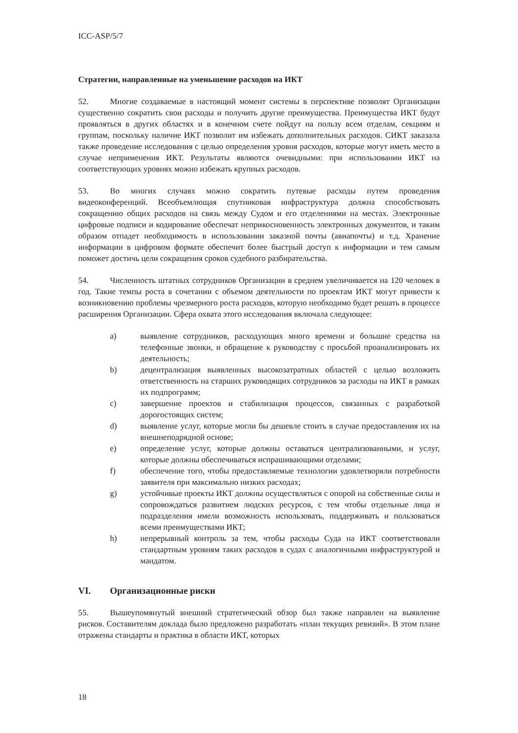ICC-ASP/5/7
Стратегии, направленные на уменьшение расходов на ИКТ
52. Многие создаваемые в настоящий момент системы в перспективе позволят Организации существенно сократить свои расходы и получить другие преимущества. Преимущества ИКТ будут проявляться в других областях и в конечном счете пойдут на пользу всем отделам, секциям и группам, поскольку наличие ИКТ позволит им избежать дополнительных расходов. СИКТ заказала также проведение исследования с целью определения уровня расходов, которые могут иметь место в случае неприменения ИКТ. Результаты являются очевидными: при использовании ИКТ на соответствующих уровнях можно избежать крупных расходов.
53. Во многих случаях можно сократить путевые расходы путем проведения видеоконференций. Всеобъемлющая спутниковая инфраструктура должна способствовать сокращению общих расходов на связь между Судом и его отделениями на местах. Электронные цифровые подписи и кодирование обеспечат неприкосновенность электронных документов, и таким образом отпадет необходимость в использовании заказной почты (авиапочты) и т.д. Хранение информации в цифровом формате обеспечит более быстрый доступ к информации и тем самым поможет достичь цели сокращения сроков судебного разбирательства.
54. Численность штатных сотрудников Организации в среднем увеличивается на 120 человек в год. Такие темпы роста в сочетании с объемом деятельности по проектам ИКТ могут привести к возникновению проблемы чрезмерного роста расходов, которую необходимо будет решать в процессе расширения Организации. Сфера охвата этого исследования включала следующее:
a) выявление сотрудников, расходующих много времени и большие средства на телефонные звонки, и обращение к руководству с просьбой проанализировать их деятельность;
b) децентрализация выявленных высокозатратных областей с целью возложить ответственность на старших руководящих сотрудников за расходы на ИКТ в рамках их подпрограмм;
c) завершение проектов и стабилизация процессов, связанных с разработкой дорогостоящих систем;
d) выявление услуг, которые могли бы дешевле стоить в случае предоставления их на внешнеподрядной основе;
e) определение услуг, которые должны оставаться централизованными, и услуг, которые должны обеспечиваться испрашивающими отделами;
f) обеспечение того, чтобы предоставляемые технологии удовлетворяли потребности заявителя при максимально низких расходах;
g) устойчивые проекты ИКТ должны осуществляться с опорой на собственные силы и сопровождаться развитием людских ресурсов, с тем чтобы отдельные лица и подразделения имели возможность использовать, поддерживать и пользоваться всеми преимуществами ИКТ;
h) непрерывный контроль за тем, чтобы расходы Суда на ИКТ соответствовали стандартным уровням таких расходов в судах с аналогичными инфраструктурой и мандатом.
VI. Организационные риски
55. Вышеупомянутый внешний стратегический обзор был также направлен на выявление рисков. Составителям доклада было предложено разработать «план текущих ревизий». В этом плане отражены стандарты и практика в области ИКТ, которых
18